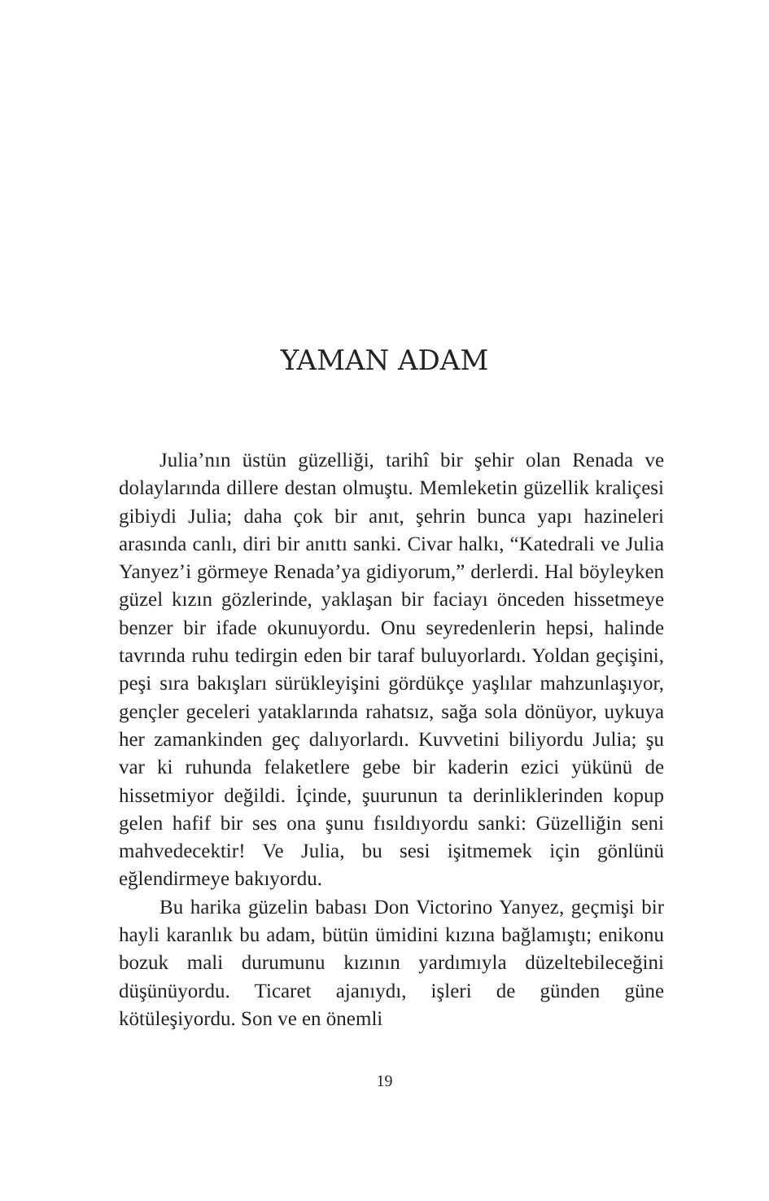YAMAN ADAM
Julia’nın üstün güzelliği, tarihî bir şehir olan Renada ve dolaylarında dillere destan olmuştu. Memleketin güzellik kraliçesi gibiydi Julia; daha çok bir anıt, şehrin bunca yapı hazineleri arasında canlı, diri bir anıttı sanki. Civar halkı, “Katedrali ve Julia Yanyez’i görmeye Renada’ya gidiyorum,” derlerdi. Hal böyleyken güzel kızın gözlerinde, yaklaşan bir faciayı önceden hissetmeye benzer bir ifade okunuyordu. Onu seyredenlerin hepsi, halinde tavrında ruhu tedirgin eden bir taraf buluyorlardı. Yoldan geçişini, peşi sıra bakışları sürükleyişini gördükçe yaşlılar mahzunlaşıyor, gençler geceleri yataklarında rahatsız, sağa sola dönüyor, uykuya her zamankinden geç dalıyorlardı. Kuvvetini biliyordu Julia; şu var ki ruhunda felaketlere gebe bir kaderin ezici yükünü de hissetmiyor değildi. İçinde, şuurunun ta derinliklerinden kopup gelen hafif bir ses ona şunu fısıldıyordu sanki: Güzelliğin seni mahvedecektir! Ve Julia, bu sesi işitmemek için gönlünü eğlendirmeye bakıyordu.
Bu harika güzelin babası Don Victorino Yanyez, geçmişi bir hayli karanlık bu adam, bütün ümidini kızına bağlamıştı; enikonu bozuk mali durumunu kızının yardımıyla düzeltebileceğini düşünüyordu. Ticaret ajanıydı, işleri de günden güne kötüleşiyordu. Son ve en önemli
19